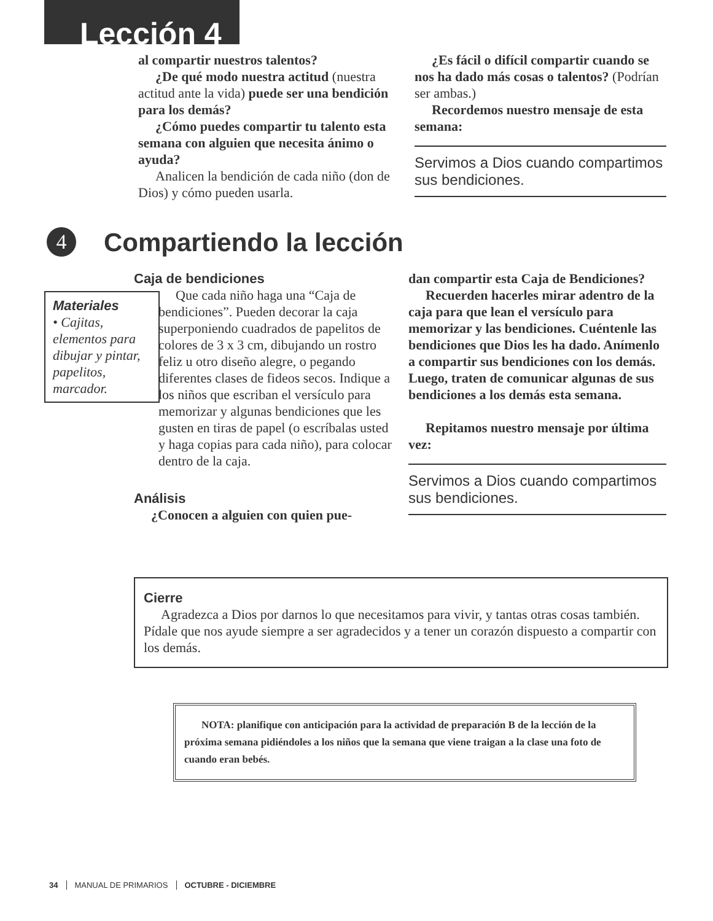Lección 4
al compartir nuestros talentos?
¿De qué modo nuestra actitud (nuestra actitud ante la vida) puede ser una bendición para los demás?
¿Cómo puedes compartir tu talento esta semana con alguien que necesita ánimo o ayuda?
Analicen la bendición de cada niño (don de Dios) y cómo pueden usarla.
¿Es fácil o difícil compartir cuando se nos ha dado más cosas o talentos? (Podrían ser ambas.)
Recordemos nuestro mensaje de esta semana:
Servimos a Dios cuando compartimos sus bendiciones.
4
Compartiendo la lección
Materiales
• Cajitas, elementos para dibujar y pintar, papelitos, marcador.
Caja de bendiciones
Que cada niño haga una “Caja de bendiciones”. Pueden decorar la caja superponiendo cuadrados de papelitos de colores de 3 x 3 cm, dibujando un rostro feliz u otro diseño alegre, o pegando diferentes clases de fideos secos. Indique a los niños que escriban el versículo para memorizar y algunas bendiciones que les gusten en tiras de papel (o escríbalas usted y haga copias para cada niño), para colocar dentro de la caja.
Análisis
¿Conocen a alguien con quien pue-
dan compartir esta Caja de Bendiciones?
Recuerden hacerles mirar adentro de la caja para que lean el versículo para memorizar y las bendiciones. Cuéntenle las bendiciones que Dios les ha dado. Anímenlo a compartir sus bendiciones con los demás. Luego, traten de comunicar algunas de sus bendiciones a los demás esta semana.
Repitamos nuestro mensaje por última vez:
Servimos a Dios cuando compartimos sus bendiciones.
Cierre
Agradezca a Dios por darnos lo que necesitamos para vivir, y tantas otras cosas también. Pídale que nos ayude siempre a ser agradecidos y a tener un corazón dispuesto a compartir con los demás.
NOTA: planifique con anticipación para la actividad de preparación B de la lección de la próxima semana pidiéndoles a los niños que la semana que viene traigan a la clase una foto de cuando eran bebés.
34 MANUAL DE PRIMARIOS OCTUBRE - DICIEMBRE